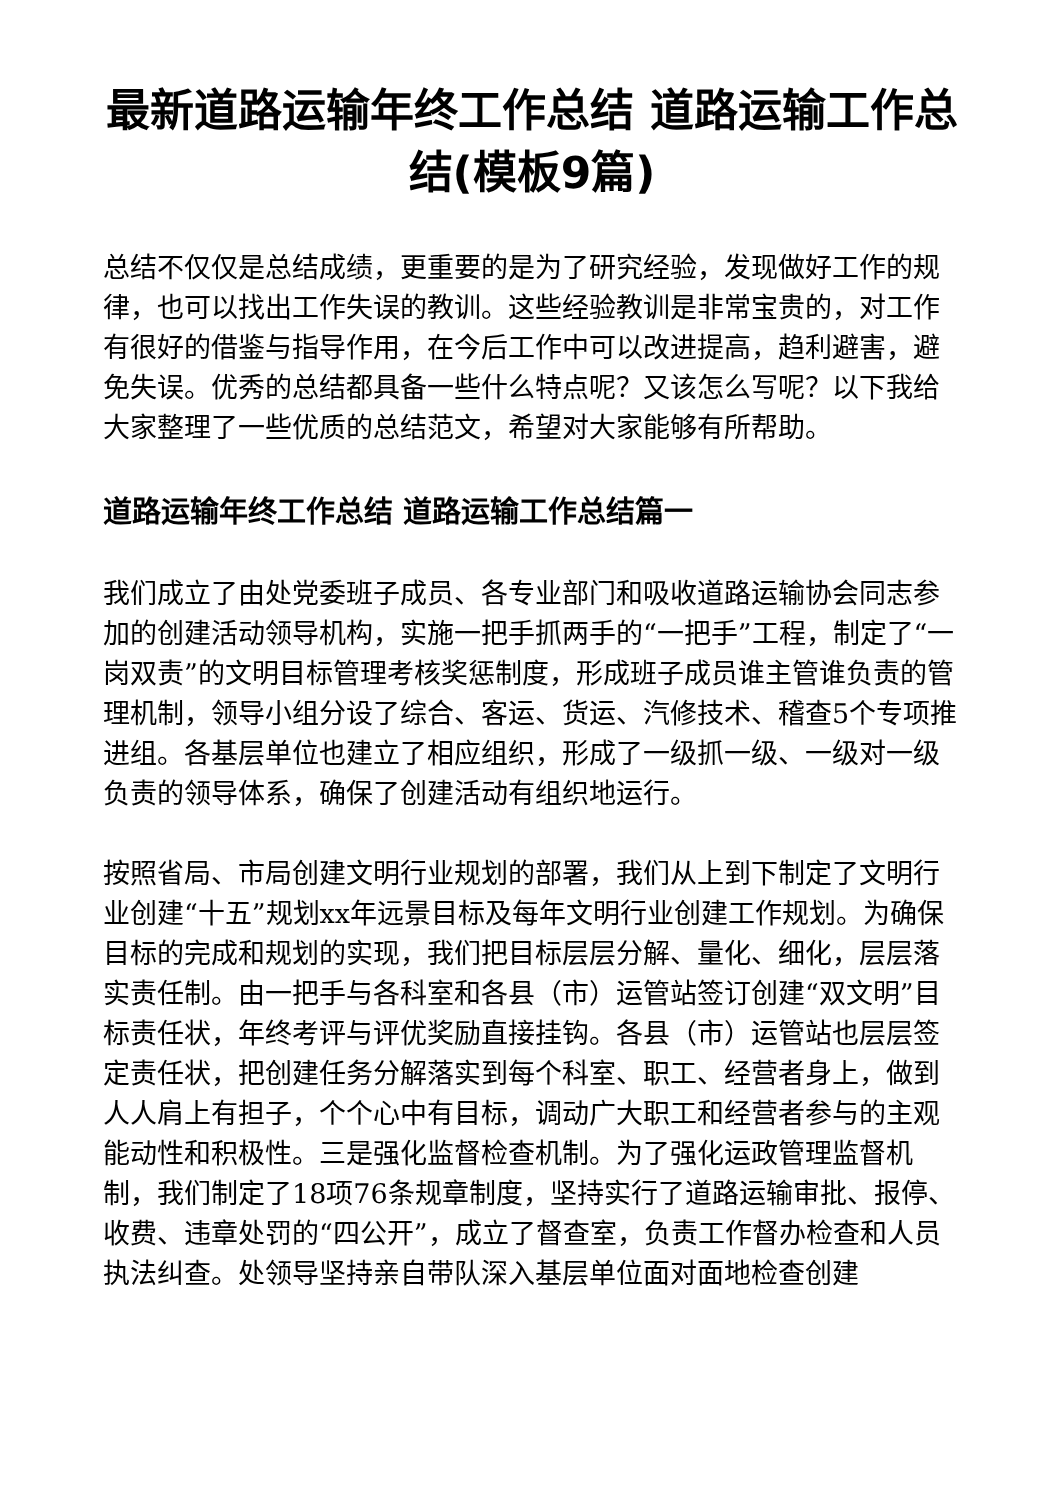最新道路运输年终工作总结 道路运输工作总结(模板9篇)
总结不仅仅是总结成绩，更重要的是为了研究经验，发现做好工作的规律，也可以找出工作失误的教训。这些经验教训是非常宝贵的，对工作有很好的借鉴与指导作用，在今后工作中可以改进提高，趋利避害，避免失误。优秀的总结都具备一些什么特点呢？又该怎么写呢？以下我给大家整理了一些优质的总结范文，希望对大家能够有所帮助。
道路运输年终工作总结 道路运输工作总结篇一
我们成立了由处党委班子成员、各专业部门和吸收道路运输协会同志参加的创建活动领导机构，实施一把手抓两手的“一把手”工程，制定了“一岗双责”的文明目标管理考核奖惩制度，形成班子成员谁主管谁负责的管理机制，领导小组分设了综合、客运、货运、汽修技术、稽查5个专项推进组。各基层单位也建立了相应组织，形成了一级抓一级、一级对一级负责的领导体系，确保了创建活动有组织地运行。
按照省局、市局创建文明行业规划的部署，我们从上到下制定了文明行业创建“十五”规划xx年远景目标及每年文明行业创建工作规划。为确保目标的完成和规划的实现，我们把目标层层分解、量化、细化，层层落实责任制。由一把手与各科室和各县（市）运管站签订创建“双文明”目标责任状，年终考评与评优奖励直接挂钩。各县（市）运管站也层层签定责任状，把创建任务分解落实到每个科室、职工、经营者身上，做到人人肩上有担子，个个心中有目标，调动广大职工和经营者参与的主观能动性和积极性。三是强化监督检查机制。为了强化运政管理监督机制，我们制定了18项76条规章制度，坚持实行了道路运输审批、报停、收费、违章处罚的“四公开”，成立了督查室，负责工作督办检查和人员执法纠查。处领导坚持亲自带队深入基层单位面对面地检查创建